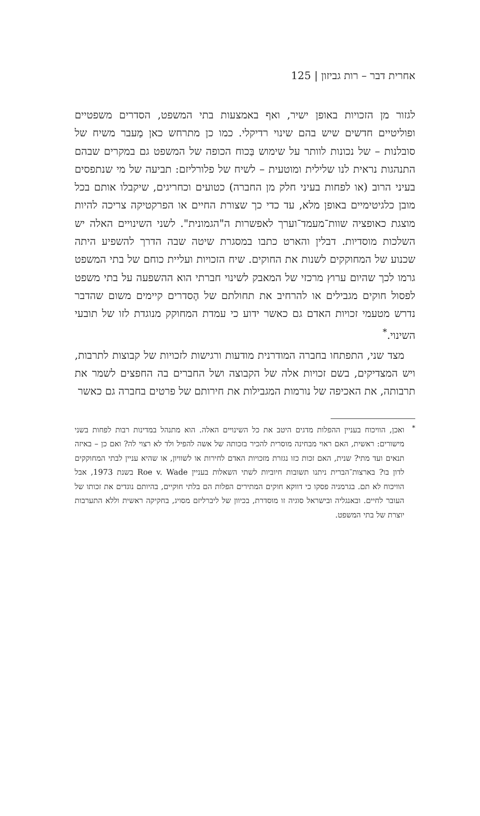אחרית דבר – רות גביזון | 125
לגזור מן הזכויות באופן ישיר, ואף באמצעות בתי המשפט, הסדרים משפטיים ופוליטיים חדשים שיש בהם שינוי רדיקלי. כמו כן מתרחש כאן מַעבר משיח של סובלנות – של נכונות לוותר על שימוש בַּכוח הכופה של המשפט גם במקרים שבהם התנהגות נראית לנו שלילית ומוטעית – לשיח של פלורליזם: תביעה של מי שנתפסים בעיני הרוב (או לפחות בעיני חלק מן החברה) כטועים וכחריגים, שיקבלו אותם בכל מובן כלגיטימיים באופן מלא, עד כדי כך שצורת החיים או הפרקטיקה צריכה להיות מוצגת כאופציה שוות־מעמד־וערך לאפשרות ה"הגמונית". לשני השינויים האלה יש השלכות מוסדיות. דבלין והארט כתבו במסגרת שיטה שבה הדרך להשפיע היתה שכנוע של המחוקקים לשנות את החוקים. שיח הזכויות ועליית כוחם של בתי המשפט גרמו לכך שהיום ערוץ מרכזי של המאבק לשינוי חברתי הוא ההשפעה על בתי משפט לפסול חוקים מגבילים או להרחיב את תחולתם של הֶסדרים קיימים משום שהדבר נדרש מטעמי זכויות האדם גם כאשר ידוע כי עמדת המחוקק מנוגדת לזו של תובעי השינוי.<sup>*</sup>
מצד שני, התפתחו בחברה המודרנית מודעות ורגישות לזכויות של קבוצות לתרבות, ויש המצדיקים, בשם זכויות אלה של הקבוצה ושל החברים בה החפצים לשמר את תרבותה, את האכיפה של נורמות המגבילות את חירותם של פרטים בחברה גם כאשר
<sup>*</sup> ואכן, הוויכוח בעניין ההפלות מדגים היטב את כל השינויים האלה. הוא מתנהל במדינות רבות לפחות בשני מישורים: ראשית, האם ראוי מבחינה מוסרית להכיר בזכותה של אשה להפיל ולד לא רצוי לה? ואם כן – באיזה תנאים ועד מתי? שנית, האם זכות כזו נגזרת מזכויות האדם לחירות או לשוויון, או שהיא עניין לבתי המחוקקים לדון בו? בארצות־הברית ניתנו תשובות חיוביות לשתי השאלות בעניין Roe v. Wade בשנת 1973, אבל הוויכוח לא תם. בגרמניה פסקו כי דווקא חוקים המתירים הפלות הם בלתי חוקיים, בהיותם נוגדים את זכותו של העובר לחיים. ובאנגליה ובישראל סוגיה זו מוסדרת, בכיוון של ליברליזם מסויג, בחקיקה ראשית וללא התערבות יוצרת של בתי המשפט.